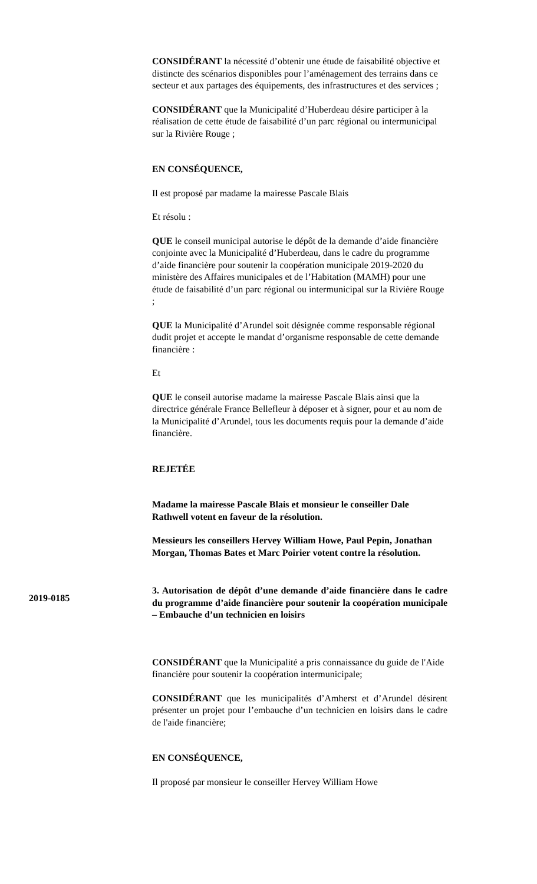CONSIDÉRANT la nécessité d’obtenir une étude de faisabilité objective et distincte des scénarios disponibles pour l’aménagement des terrains dans ce secteur et aux partages des équipements, des infrastructures et des services ;
CONSIDÉRANT que la Municipalité d’Huberdeau désire participer à la réalisation de cette étude de faisabilité d’un parc régional ou intermunicipal sur la Rivière Rouge ;
EN CONSÉQUENCE,
Il est proposé par madame la mairesse Pascale Blais
Et résolu :
QUE le conseil municipal autorise le dépôt de la demande d’aide financière conjointe avec la Municipalité d’Huberdeau, dans le cadre du programme d’aide financière pour soutenir la coopération municipale 2019-2020 du ministère des Affaires municipales et de l’Habitation (MAMH) pour une étude de faisabilité d’un parc régional ou intermunicipal sur la Rivière Rouge ;
QUE la Municipalité d’Arundel soit désignée comme responsable régional dudit projet et accepte le mandat d’organisme responsable de cette demande financière :
Et
QUE le conseil autorise madame la mairesse Pascale Blais ainsi que la directrice générale France Bellefleur à déposer et à signer, pour et au nom de la Municipalité d’Arundel, tous les documents requis pour la demande d’aide financière.
REJETÉE
Madame la mairesse Pascale Blais et monsieur le conseiller Dale Rathwell votent en faveur de la résolution.
Messieurs les conseillers Hervey William Howe, Paul Pepin, Jonathan Morgan, Thomas Bates et Marc Poirier votent contre la résolution.
3. Autorisation de dépôt d’une demande d’aide financière dans le cadre du programme d’aide financière pour soutenir la coopération municipale – Embauche d’un technicien en loisirs
CONSIDÉRANT que la Municipalité a pris connaissance du guide de l'Aide financière pour soutenir la coopération intermunicipale;
CONSIDÉRANT que les municipalités d’Amherst et d’Arundel désirent présenter un projet pour l’embauche d’un technicien en loisirs dans le cadre de l'aide financière;
EN CONSÉQUENCE,
Il proposé par monsieur le conseiller Hervey William Howe
2019-0185